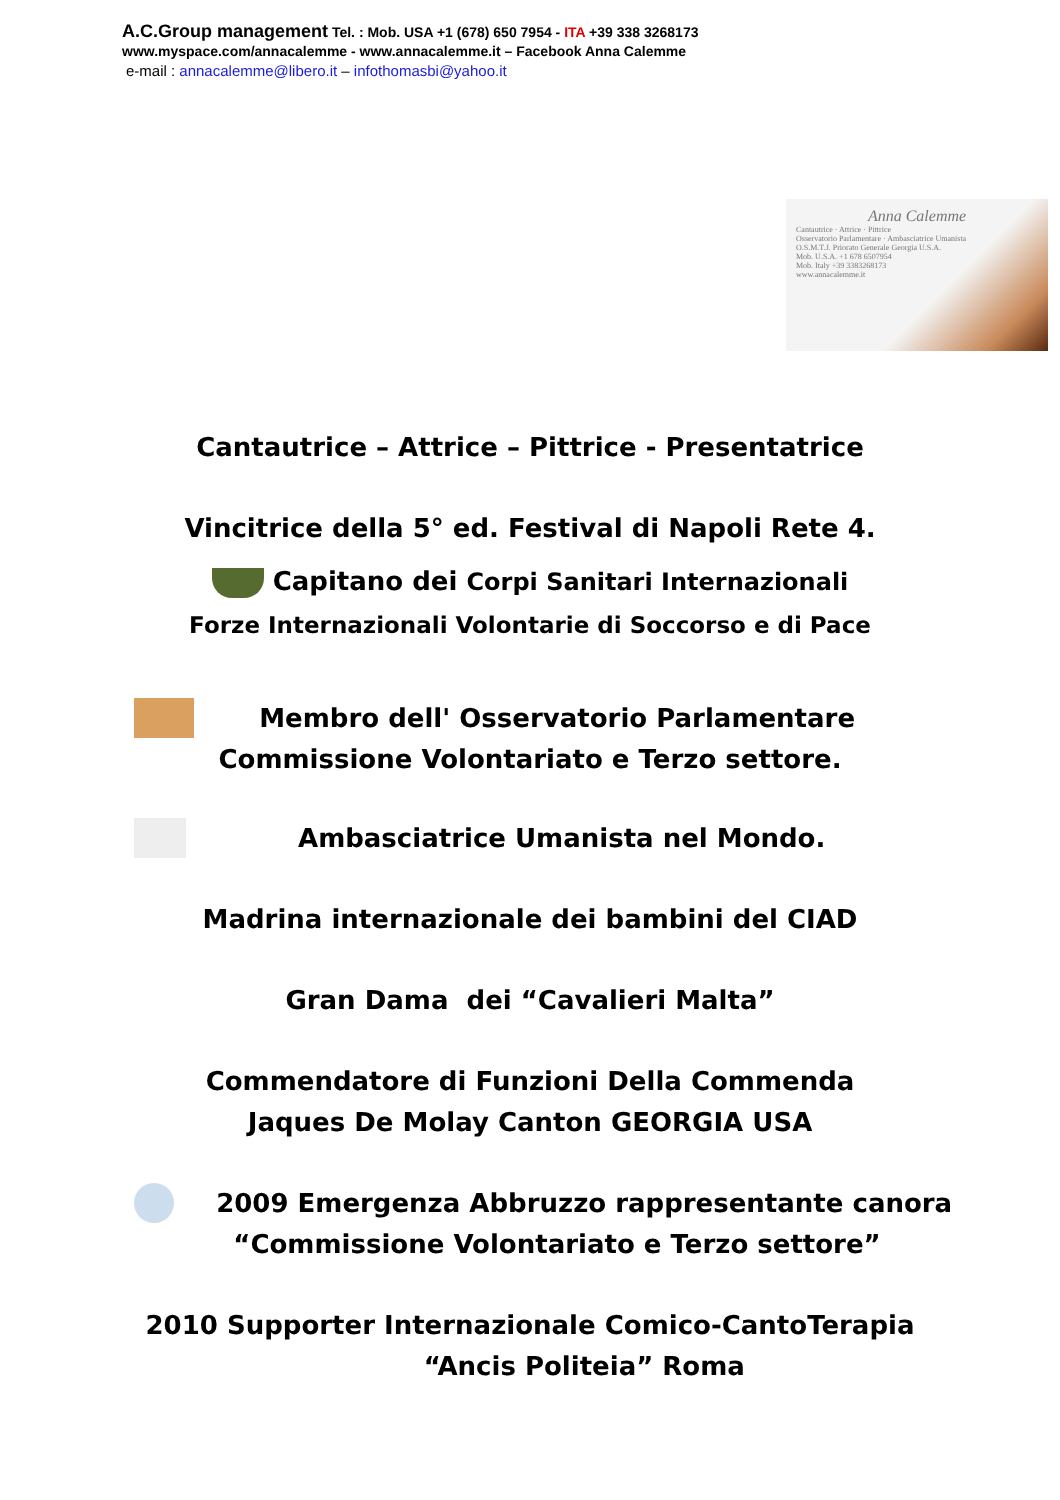A.C.Group management Tel. : Mob. USA +1 (678) 650 7954 - ITA +39 338 3268173
www.myspace.com/annacalemme - www.annacalemme.it – Facebook Anna Calemme
e-mail : annacalemme@libero.it – infothomasbi@yahoo.it
Anna Calemme
Cantautrice · Attrice · Pittrice
Osservatorio Parlamentare · Ambasciatrice Umanista
O.S.M.T.J. Priorato Generale Georgia U.S.A.
Mob. U.S.A. +1 678 6507954
Mob. Italy +39 3383268173
www.annacalemme.it
Cantautrice – Attrice – Pittrice - Presentatrice
Vincitrice della 5° ed. Festival di Napoli Rete 4.
Capitano dei Corpi Sanitari Internazionali
Forze Internazionali Volontarie di Soccorso e di Pace
Membro dell' Osservatorio Parlamentare
Commissione Volontariato e Terzo settore.
Ambasciatrice Umanista nel Mondo.
Madrina internazionale dei bambini del CIAD
Gran Dama dei “Cavalieri Malta”
Commendatore di Funzioni Della Commenda
Jaques De Molay Canton GEORGIA USA
2009 Emergenza Abbruzzo rappresentante canora
“Commissione Volontariato e Terzo settore”
2010 Supporter Internazionale Comico-CantoTerapia
“Ancis Politeia” Roma